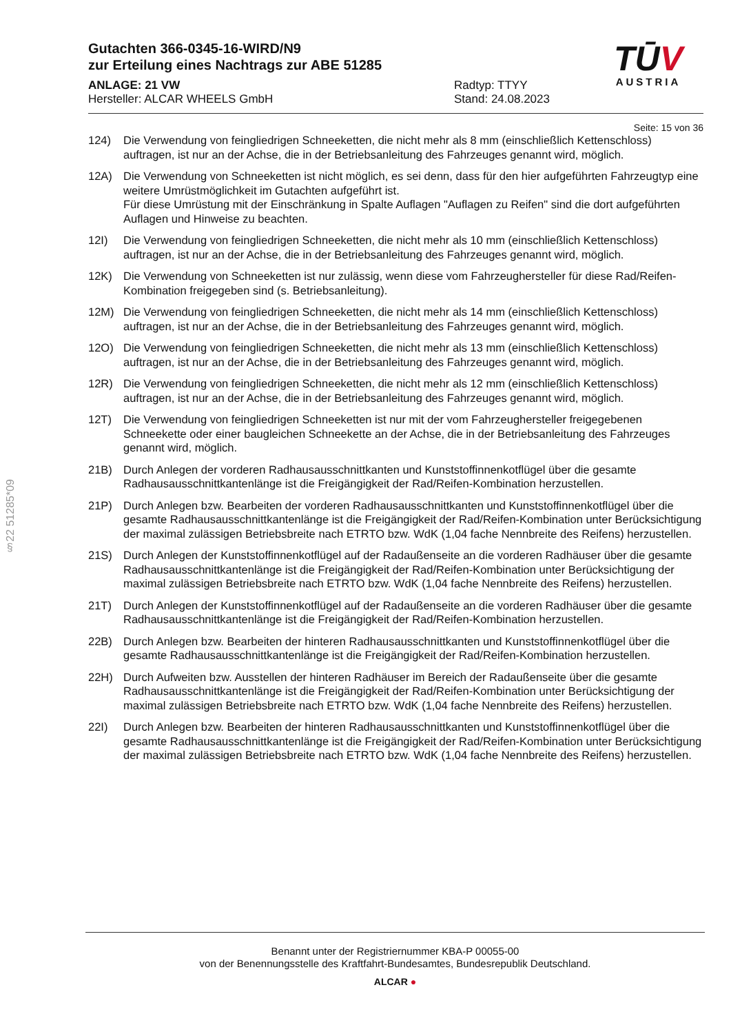TŪV
AUSTRIA
Gutachten 366-0345-16-WIRD/N9
zur Erteilung eines Nachtrags zur ABE 51285
ANLAGE: 21 VW
Hersteller: ALCAR WHEELS GmbH
Radtyp: TTYY
Stand: 24.08.2023
Seite: 15 von 36
124) Die Verwendung von feingliedrigen Schneeketten, die nicht mehr als 8 mm (einschließlich Kettenschloss) auftragen, ist nur an der Achse, die in der Betriebsanleitung des Fahrzeuges genannt wird, möglich.
12A) Die Verwendung von Schneeketten ist nicht möglich, es sei denn, dass für den hier aufgeführten Fahrzeugtyp eine weitere Umrüstmöglichkeit im Gutachten aufgeführt ist.
Für diese Umrüstung mit der Einschränkung in Spalte Auflagen "Auflagen zu Reifen" sind die dort aufgeführten Auflagen und Hinweise zu beachten.
12I) Die Verwendung von feingliedrigen Schneeketten, die nicht mehr als 10 mm (einschließlich Kettenschloss) auftragen, ist nur an der Achse, die in der Betriebsanleitung des Fahrzeuges genannt wird, möglich.
12K) Die Verwendung von Schneeketten ist nur zulässig, wenn diese vom Fahrzeughersteller für diese Rad/Reifen-Kombination freigegeben sind (s. Betriebsanleitung).
12M) Die Verwendung von feingliedrigen Schneeketten, die nicht mehr als 14 mm (einschließlich Kettenschloss) auftragen, ist nur an der Achse, die in der Betriebsanleitung des Fahrzeuges genannt wird, möglich.
12O) Die Verwendung von feingliedrigen Schneeketten, die nicht mehr als 13 mm (einschließlich Kettenschloss) auftragen, ist nur an der Achse, die in der Betriebsanleitung des Fahrzeuges genannt wird, möglich.
12R) Die Verwendung von feingliedrigen Schneeketten, die nicht mehr als 12 mm (einschließlich Kettenschloss) auftragen, ist nur an der Achse, die in der Betriebsanleitung des Fahrzeuges genannt wird, möglich.
12T) Die Verwendung von feingliedrigen Schneeketten ist nur mit der vom Fahrzeughersteller freigegebenen Schneekette oder einer baugleichen Schneekette an der Achse, die in der Betriebsanleitung des Fahrzeuges genannt wird, möglich.
21B) Durch Anlegen der vorderen Radhausausschnittkanten und Kunststoffinnenkotflügel über die gesamte Radhausausschnittkantenlänge ist die Freigängigkeit der Rad/Reifen-Kombination herzustellen.
21P) Durch Anlegen bzw. Bearbeiten der vorderen Radhausausschnittkanten und Kunststoffinnenkotflügel über die gesamte Radhausausschnittkantenlänge ist die Freigängigkeit der Rad/Reifen-Kombination unter Berücksichtigung der maximal zulässigen Betriebsbreite nach ETRTO bzw. WdK (1,04 fache Nennbreite des Reifens) herzustellen.
21S) Durch Anlegen der Kunststoffinnenkotflügel auf der Radaußenseite an die vorderen Radhäuser über die gesamte Radhausausschnittkantenlänge ist die Freigängigkeit der Rad/Reifen-Kombination unter Berücksichtigung der maximal zulässigen Betriebsbreite nach ETRTO bzw. WdK (1,04 fache Nennbreite des Reifens) herzustellen.
21T) Durch Anlegen der Kunststoffinnenkotflügel auf der Radaußenseite an die vorderen Radhäuser über die gesamte Radhausausschnittkantenlänge ist die Freigängigkeit der Rad/Reifen-Kombination herzustellen.
22B) Durch Anlegen bzw. Bearbeiten der hinteren Radhausausschnittkanten und Kunststoffinnenkotflügel über die gesamte Radhausausschnittkantenlänge ist die Freigängigkeit der Rad/Reifen-Kombination herzustellen.
22H) Durch Aufweiten bzw. Ausstellen der hinteren Radhäuser im Bereich der Radaußenseite über die gesamte Radhausausschnittkantenlänge ist die Freigängigkeit der Rad/Reifen-Kombination unter Berücksichtigung der maximal zulässigen Betriebsbreite nach ETRTO bzw. WdK (1,04 fache Nennbreite des Reifens) herzustellen.
22I) Durch Anlegen bzw. Bearbeiten der hinteren Radhausausschnittkanten und Kunststoffinnenkotflügel über die gesamte Radhausausschnittkantenlänge ist die Freigängigkeit der Rad/Reifen-Kombination unter Berücksichtigung der maximal zulässigen Betriebsbreite nach ETRTO bzw. WdK (1,04 fache Nennbreite des Reifens) herzustellen.
§22 51285*09
Benannt unter der Registriernummer KBA-P 00055-00
von der Benennungsstelle des Kraftfahrt-Bundesamtes, Bundesrepublik Deutschland.
ALCAR ●